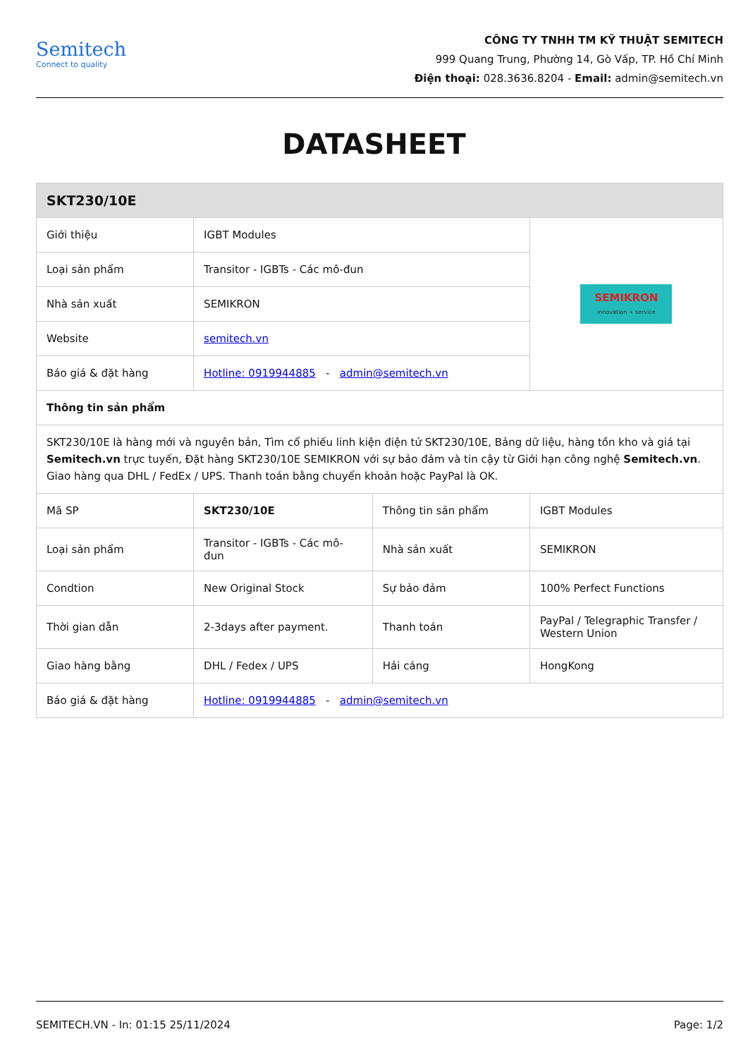Semitech
Connect to quality
CÔNG TY TNHH TM KỸ THUẬT SEMITECH
999 Quang Trung, Phường 14, Gò Vấp, TP. Hồ Chí Minh
Điện thoại: 028.3636.8204 - Email: admin@semitech.vn
DATASHEET
| SKT230/10E | | | |
| Giới thiệu | IGBT Modules | | SEMIKRON innovation + service |
| Loại sản phẩm | Transitor - IGBTs - Các mô-đun | | |
| Nhà sản xuất | SEMIKRON | | |
| Website | semitech.vn | | |
| Báo giá & đặt hàng | Hotline: 0919944885 - admin@semitech.vn | | |
| Thông tin sản phẩm | | | |
| SKT230/10E là hàng mới và nguyên bản, Tìm cổ phiếu linh kiện điện tử SKT230/10E, Bảng dữ liệu, hàng tồn kho và giá tại Semitech.vn trực tuyến, Đặt hàng SKT230/10E SEMIKRON với sự bảo đảm và tin cậy từ Giới hạn công nghệ Semitech.vn . Giao hàng qua DHL / FedEx / UPS. Thanh toán bằng chuyển khoản hoặc PayPal là OK. | | | |
| Mã SP | SKT230/10E | Thông tin sản phẩm | IGBT Modules |
| Loại sản phẩm | Transitor - IGBTs - Các mô-đun | Nhà sản xuất | SEMIKRON |
| Condtion | New Original Stock | Sự bảo đảm | 100% Perfect Functions |
| Thời gian dẫn | 2-3days after payment. | Thanh toán | PayPal / Telegraphic Transfer / Western Union |
| Giao hàng bằng | DHL / Fedex / UPS | Hải cảng | HongKong |
| Báo giá & đặt hàng | Hotline: 0919944885 - admin@semitech.vn | | |
SEMITECH.VN - In: 01:15 25/11/2024 Page: 1/2